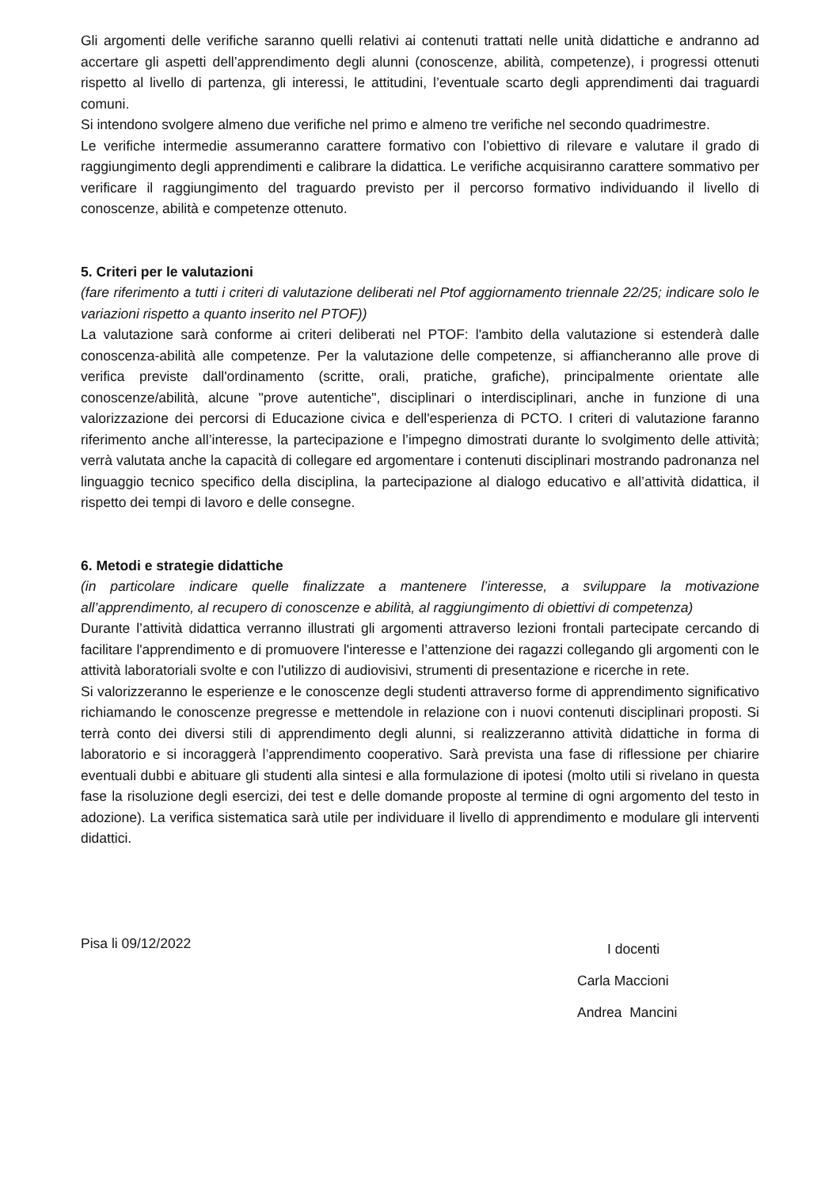Gli argomenti delle verifiche saranno quelli relativi ai contenuti trattati nelle unità didattiche e andranno ad accertare gli aspetti dell’apprendimento degli alunni (conoscenze, abilità, competenze), i progressi ottenuti rispetto al livello di partenza, gli interessi, le attitudini, l’eventuale scarto degli apprendimenti dai traguardi comuni.
Si intendono svolgere almeno due verifiche nel primo e almeno tre verifiche nel secondo quadrimestre.
Le verifiche intermedie assumeranno carattere formativo con l’obiettivo di rilevare e valutare il grado di raggiungimento degli apprendimenti e calibrare la didattica. Le verifiche acquisiranno carattere sommativo per verificare il raggiungimento del traguardo previsto per il percorso formativo individuando il livello di conoscenze, abilità e competenze ottenuto.
5. Criteri per le valutazioni
(fare riferimento a tutti i criteri di valutazione deliberati nel Ptof aggiornamento triennale 22/25; indicare solo le variazioni rispetto a quanto inserito nel PTOF))
La valutazione sarà conforme ai criteri deliberati nel PTOF: l'ambito della valutazione si estenderà dalle conoscenza-abilità alle competenze. Per la valutazione delle competenze, si affiancheranno alle prove di verifica previste dall'ordinamento (scritte, orali, pratiche, grafiche), principalmente orientate alle conoscenze/abilità, alcune "prove autentiche", disciplinari o interdisciplinari, anche in funzione di una valorizzazione dei percorsi di Educazione civica e dell'esperienza di PCTO. I criteri di valutazione faranno riferimento anche all’interesse, la partecipazione e l’impegno dimostrati durante lo svolgimento delle attività; verrà valutata anche la capacità di collegare ed argomentare i contenuti disciplinari mostrando padronanza nel linguaggio tecnico specifico della disciplina, la partecipazione al dialogo educativo e all’attività didattica, il rispetto dei tempi di lavoro e delle consegne.
6. Metodi e strategie didattiche
(in particolare indicare quelle finalizzate a mantenere l’interesse, a sviluppare la motivazione all’apprendimento, al recupero di conoscenze e abilità, al raggiungimento di obiettivi di competenza)
Durante l’attività didattica verranno illustrati gli argomenti attraverso lezioni frontali partecipate cercando di facilitare l'apprendimento e di promuovere l'interesse e l’attenzione dei ragazzi collegando gli argomenti con le attività laboratoriali svolte e con l'utilizzo di audiovisivi, strumenti di presentazione e ricerche in rete.
Si valorizzeranno le esperienze e le conoscenze degli studenti attraverso forme di apprendimento significativo richiamando le conoscenze pregresse e mettendole in relazione con i nuovi contenuti disciplinari proposti. Si terrà conto dei diversi stili di apprendimento degli alunni, si realizzeranno attività didattiche in forma di laboratorio e si incoraggerà l’apprendimento cooperativo. Sarà prevista una fase di riflessione per chiarire eventuali dubbi e abituare gli studenti alla sintesi e alla formulazione di ipotesi (molto utili si rivelano in questa fase la risoluzione degli esercizi, dei test e delle domande proposte al termine di ogni argomento del testo in adozione). La verifica sistematica sarà utile per individuare il livello di apprendimento e modulare gli interventi didattici.
Pisa li 09/12/2022
I docenti
Carla Maccioni
Andrea Mancini